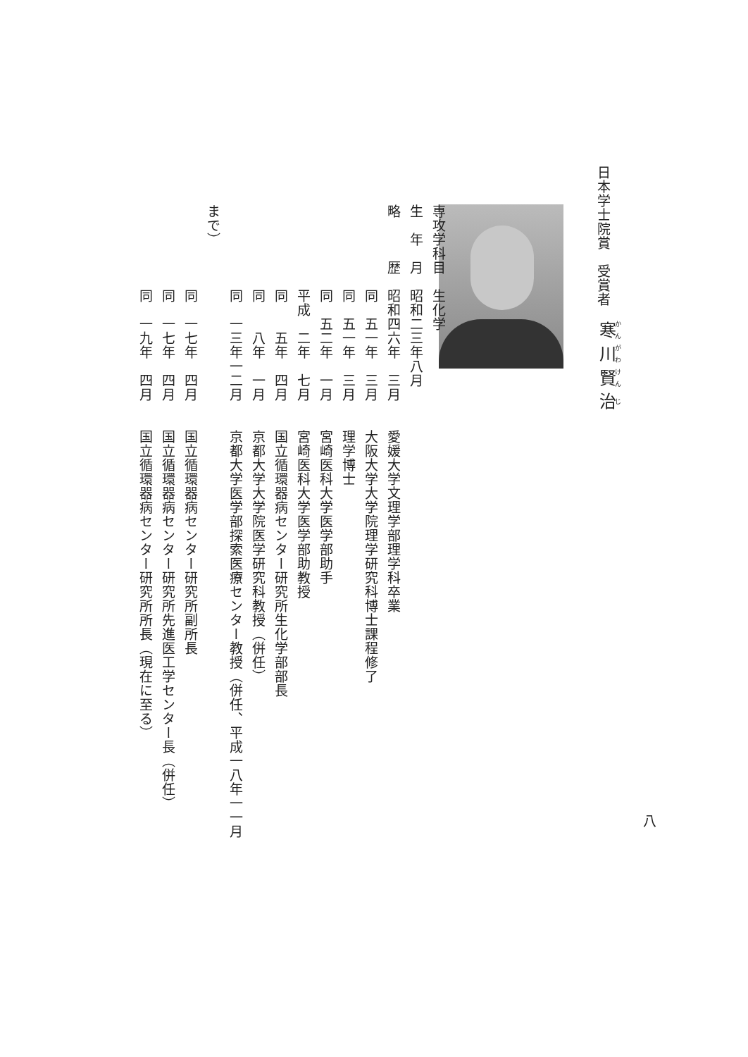日本学士院賞　受賞者
寒川賢治
専攻学科目　生化学
生　年　月　昭和二三年八月
略　　　歴　昭和四六年　三月　　愛媛大学文理学部理学科卒業
　　　　　　同　五一年　三月　　大阪大学大学院理学研究科博士課程修了
　　　　　　同　五一年　三月　　理学博士
　　　　　　同　五二年　一月　　宮崎医科大学医学部助手
　　　　　　平成　二年　七月　　宮崎医科大学医学部助教授
　　　　　　同　　五年　四月　　国立循環器病センター研究所生化学部部長
　　　　　　同　　八年　一月　　京都大学大学院医学研究科教授（併任）
　　　　　　同　一三年一二月　　京都大学医学部探索医療センター教授（併任、平成一八年一一月まで）
　　　　　　同　一七年　四月　　国立循環器病センター研究所副所長
　　　　　　同　一七年　四月　　国立循環器病センター研究所先進医工学センター長（併任）
　　　　　　同　一九年　四月　　国立循環器病センター研究所所長（現在に至る）
八